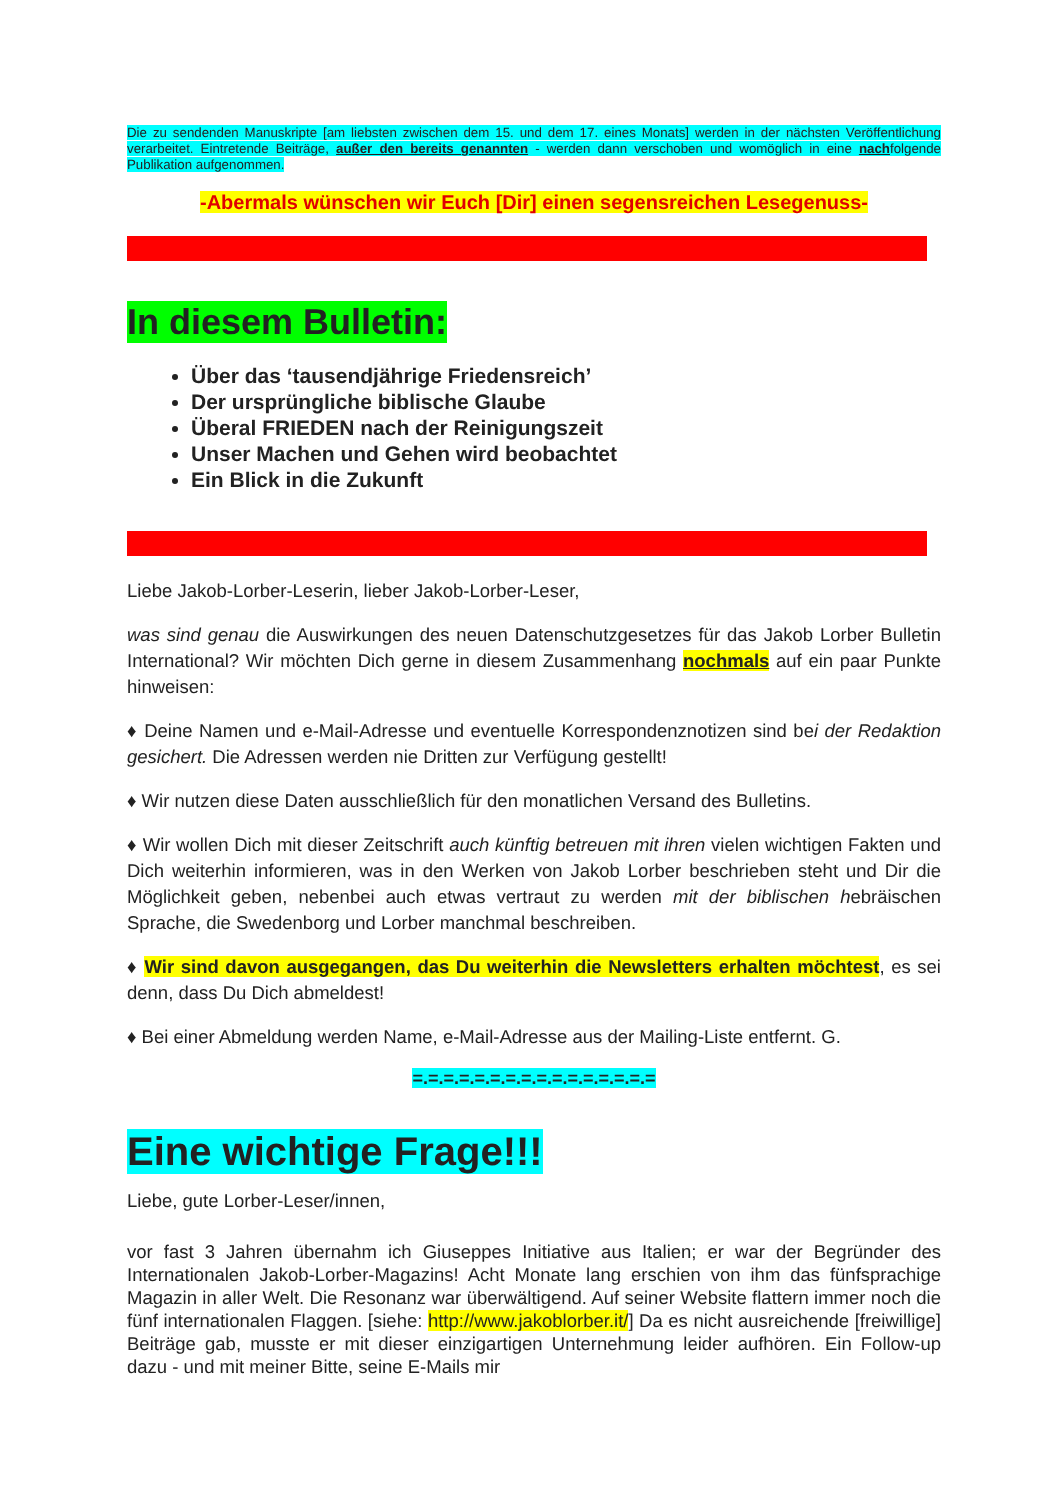Die zu sendenden Manuskripte [am liebsten zwischen dem 15. und dem 17. eines Monats] werden in der nächsten Veröffentlichung verarbeitet. Eintretende Beiträge, außer den bereits genannten - werden dann verschoben und womöglich in eine nachfolgende Publikation aufgenommen.
-Abermals wünschen wir Euch [Dir] einen segensreichen Lesegenuss-
In diesem Bulletin:
Über das ‘tausendjährige Friedensreich’
Der ursprüngliche biblische Glaube
Überal FRIEDEN nach der Reinigungszeit
Unser Machen und Gehen wird beobachtet
Ein Blick in die Zukunft
Liebe Jakob-Lorber-Leserin, lieber Jakob-Lorber-Leser,
was sind genau die Auswirkungen des neuen Datenschutzgesetzes für das Jakob Lorber Bulletin International? Wir möchten Dich gerne in diesem Zusammenhang nochmals auf ein paar Punkte hinweisen:
♦ Deine Namen und e-Mail-Adresse und eventuelle Korrespondenznotizen sind bei der Redaktion gesichert. Die Adressen werden nie Dritten zur Verfügung gestellt!
♦ Wir nutzen diese Daten ausschließlich für den monatlichen Versand des Bulletins.
♦ Wir wollen Dich mit dieser Zeitschrift auch künftig betreuen mit ihren vielen wichtigen Fakten und Dich weiterhin informieren, was in den Werken von Jakob Lorber beschrieben steht und Dir die Möglichkeit geben, nebenbei auch etwas vertraut zu werden mit der biblischen hebräischen Sprache, die Swedenborg und Lorber manchmal beschreiben.
♦ Wir sind davon ausgegangen, das Du weiterhin die Newsletters erhalten möchtest, es sei denn, dass Du Dich abmeldest!
♦ Bei einer Abmeldung werden Name, e-Mail-Adresse aus der Mailing-Liste entfernt. G.
=.=.=.=.=.=.=.=.=.=.=.=.=.=.=.=
Eine wichtige Frage!!!
Liebe, gute Lorber-Leser/innen,
vor fast 3 Jahren übernahm ich Giuseppes Initiative aus Italien; er war der Begründer des Internationalen Jakob-Lorber-Magazins! Acht Monate lang erschien von ihm das fünfsprachige Magazin in aller Welt. Die Resonanz war überwältigend. Auf seiner Website flattern immer noch die fünf internationalen Flaggen. [siehe: http://www.jakoblorber.it/] Da es nicht ausreichende [freiwillige] Beiträge gab, musste er mit dieser einzigartigen Unternehmung leider aufhören. Ein Follow-up dazu - und mit meiner Bitte, seine E-Mails mir